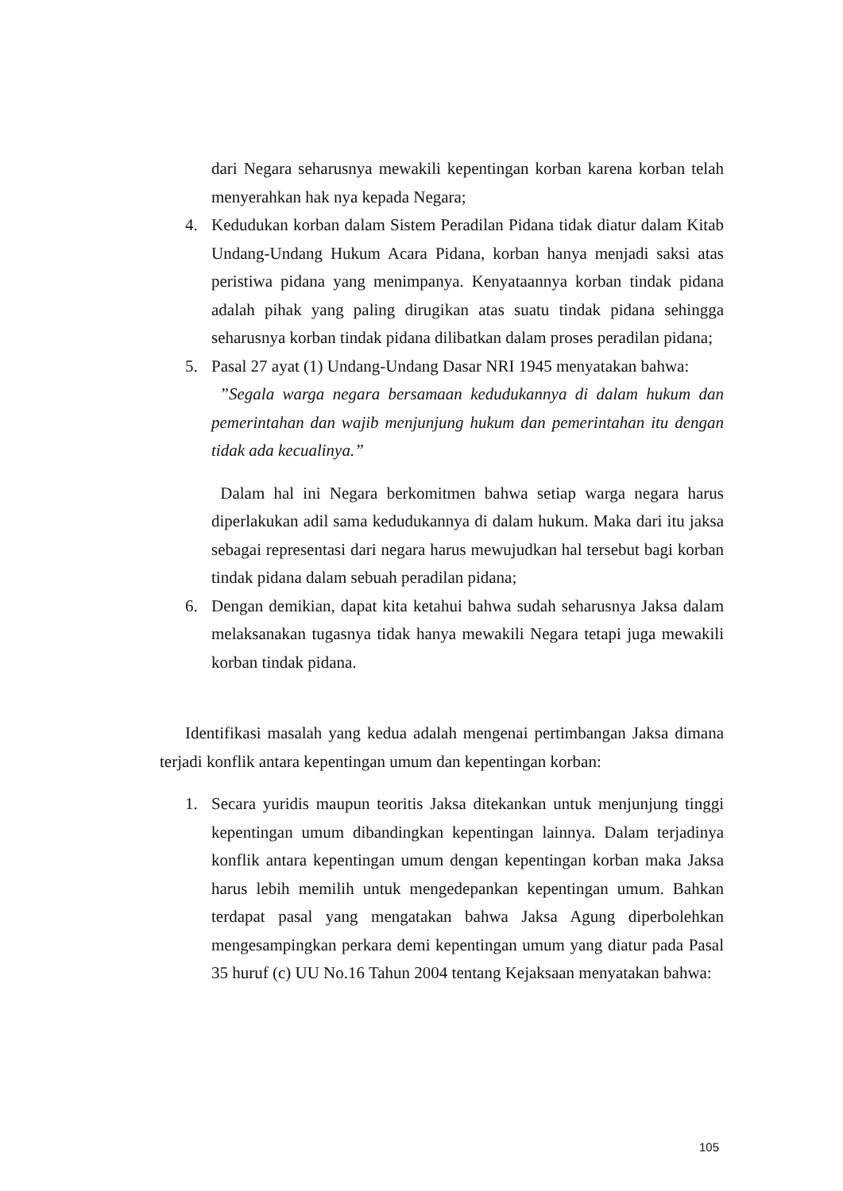dari Negara seharusnya mewakili kepentingan korban karena korban telah menyerahkan hak nya kepada Negara;
4. Kedudukan korban dalam Sistem Peradilan Pidana tidak diatur dalam Kitab Undang-Undang Hukum Acara Pidana, korban hanya menjadi saksi atas peristiwa pidana yang menimpanya. Kenyataannya korban tindak pidana adalah pihak yang paling dirugikan atas suatu tindak pidana sehingga seharusnya korban tindak pidana dilibatkan dalam proses peradilan pidana;
5. Pasal 27 ayat (1) Undang-Undang Dasar NRI 1945 menyatakan bahwa:
”Segala warga negara bersamaan kedudukannya di dalam hukum dan pemerintahan dan wajib menjunjung hukum dan pemerintahan itu dengan tidak ada kecualinya.”
Dalam hal ini Negara berkomitmen bahwa setiap warga negara harus diperlakukan adil sama kedudukannya di dalam hukum. Maka dari itu jaksa sebagai representasi dari negara harus mewujudkan hal tersebut bagi korban tindak pidana dalam sebuah peradilan pidana;
6. Dengan demikian, dapat kita ketahui bahwa sudah seharusnya Jaksa dalam melaksanakan tugasnya tidak hanya mewakili Negara tetapi juga mewakili korban tindak pidana.
Identifikasi masalah yang kedua adalah mengenai pertimbangan Jaksa dimana terjadi konflik antara kepentingan umum dan kepentingan korban:
1. Secara yuridis maupun teoritis Jaksa ditekankan untuk menjunjung tinggi kepentingan umum dibandingkan kepentingan lainnya. Dalam terjadinya konflik antara kepentingan umum dengan kepentingan korban maka Jaksa harus lebih memilih untuk mengedepankan kepentingan umum. Bahkan terdapat pasal yang mengatakan bahwa Jaksa Agung diperbolehkan mengesampingkan perkara demi kepentingan umum yang diatur pada Pasal 35 huruf (c) UU No.16 Tahun 2004 tentang Kejaksaan menyatakan bahwa:
105